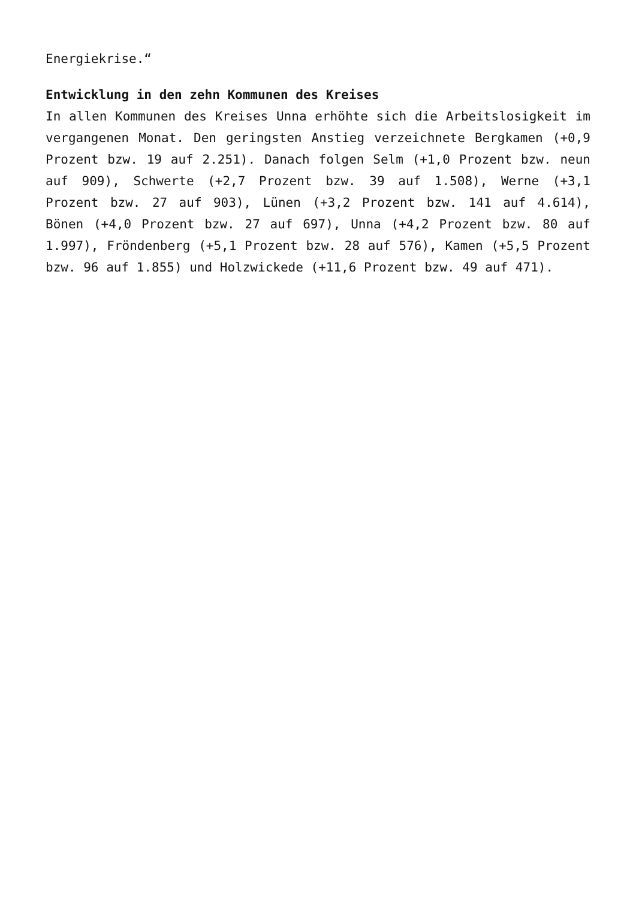Energiekrise.“
Entwicklung in den zehn Kommunen des Kreises
In allen Kommunen des Kreises Unna erhöhte sich die Arbeitslosigkeit im vergangenen Monat. Den geringsten Anstieg verzeichnete Bergkamen (+0,9 Prozent bzw. 19 auf 2.251). Danach folgen Selm (+1,0 Prozent bzw. neun auf 909), Schwerte (+2,7 Prozent bzw. 39 auf 1.508), Werne (+3,1 Prozent bzw. 27 auf 903), Lünen (+3,2 Prozent bzw. 141 auf 4.614), Bönen (+4,0 Prozent bzw. 27 auf 697), Unna (+4,2 Prozent bzw. 80 auf 1.997), Fröndenberg (+5,1 Prozent bzw. 28 auf 576), Kamen (+5,5 Prozent bzw. 96 auf 1.855) und Holzwickede (+11,6 Prozent bzw. 49 auf 471).